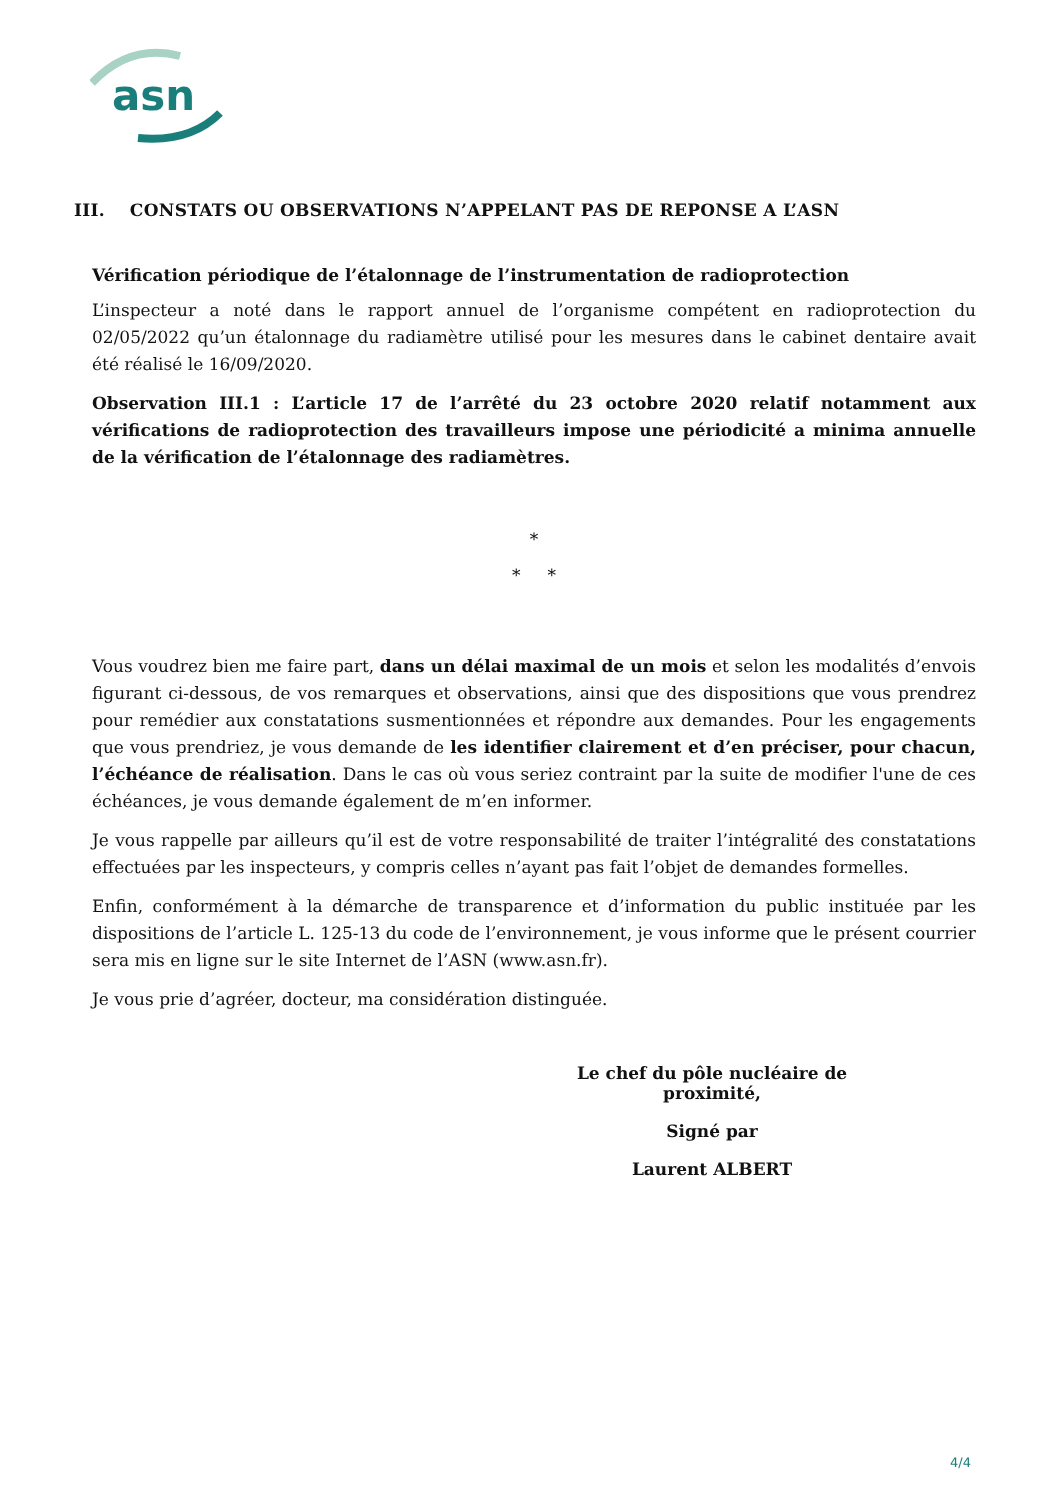asn
III. CONSTATS OU OBSERVATIONS N’APPELANT PAS DE REPONSE A L’ASN
Vérification périodique de l’étalonnage de l’instrumentation de radioprotection
L’inspecteur a noté dans le rapport annuel de l’organisme compétent en radioprotection du 02/05/2022 qu’un étalonnage du radiamètre utilisé pour les mesures dans le cabinet dentaire avait été réalisé le 16/09/2020.
Observation III.1 : L’article 17 de l’arrêté du 23 octobre 2020 relatif notamment aux vérifications de radioprotection des travailleurs impose une périodicité a minima annuelle de la vérification de l’étalonnage des radiamètres.
*
* *
Vous voudrez bien me faire part, dans un délai maximal de un mois et selon les modalités d’envois figurant ci-dessous, de vos remarques et observations, ainsi que des dispositions que vous prendrez pour remédier aux constatations susmentionnées et répondre aux demandes. Pour les engagements que vous prendriez, je vous demande de les identifier clairement et d’en préciser, pour chacun, l’échéance de réalisation. Dans le cas où vous seriez contraint par la suite de modifier l'une de ces échéances, je vous demande également de m’en informer.
Je vous rappelle par ailleurs qu’il est de votre responsabilité de traiter l’intégralité des constatations effectuées par les inspecteurs, y compris celles n’ayant pas fait l’objet de demandes formelles.
Enfin, conformément à la démarche de transparence et d’information du public instituée par les dispositions de l’article L. 125-13 du code de l’environnement, je vous informe que le présent courrier sera mis en ligne sur le site Internet de l’ASN (www.asn.fr).
Je vous prie d’agréer, docteur, ma considération distinguée.
Le chef du pôle nucléaire de proximité,
Signé par
Laurent ALBERT
4/4